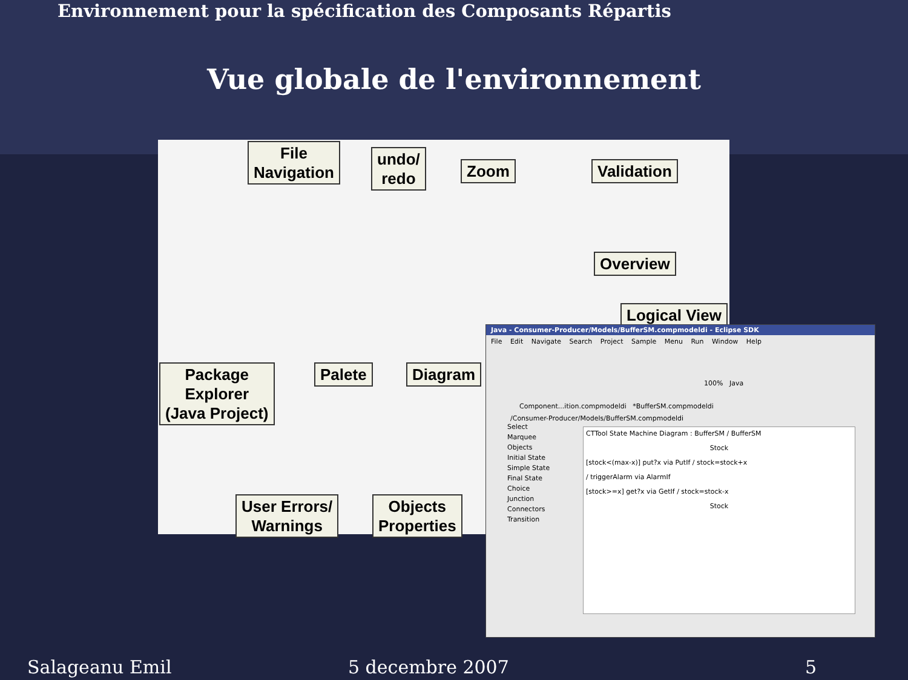Environnement pour la spécification des Composants Répartis
Vue globale de l'environnement
File
Navigation
undo/
redo
Zoom Validation
Overview
Logical View
Package
Explorer
(Java Project)
Palete Diagram
User Errors/
Warnings
Objects
Properties
Java - Consumer-Producer/Models/BufferSM.compmodeldi - Eclipse SDK
File Edit Navigate Search Project Sample Menu Run Window Help
100% Java
Component...ition.compmodeldi *BufferSM.compmodeldi
/Consumer-Producer/Models/BufferSM.compmodeldi
Select
Marquee
Objects
Initial State
Simple State
Final State
Choice
Junction
Connectors
Transition
CTTool State Machine Diagram : BufferSM / BufferSM
Stock
[stock<(max-x)] put?x via PutIf / stock=stock+x
/ triggerAlarm via AlarmIf
[stock>=x] get?x via GetIf / stock=stock-x
Stock
Salageanu Emil 5 decembre 2007 5